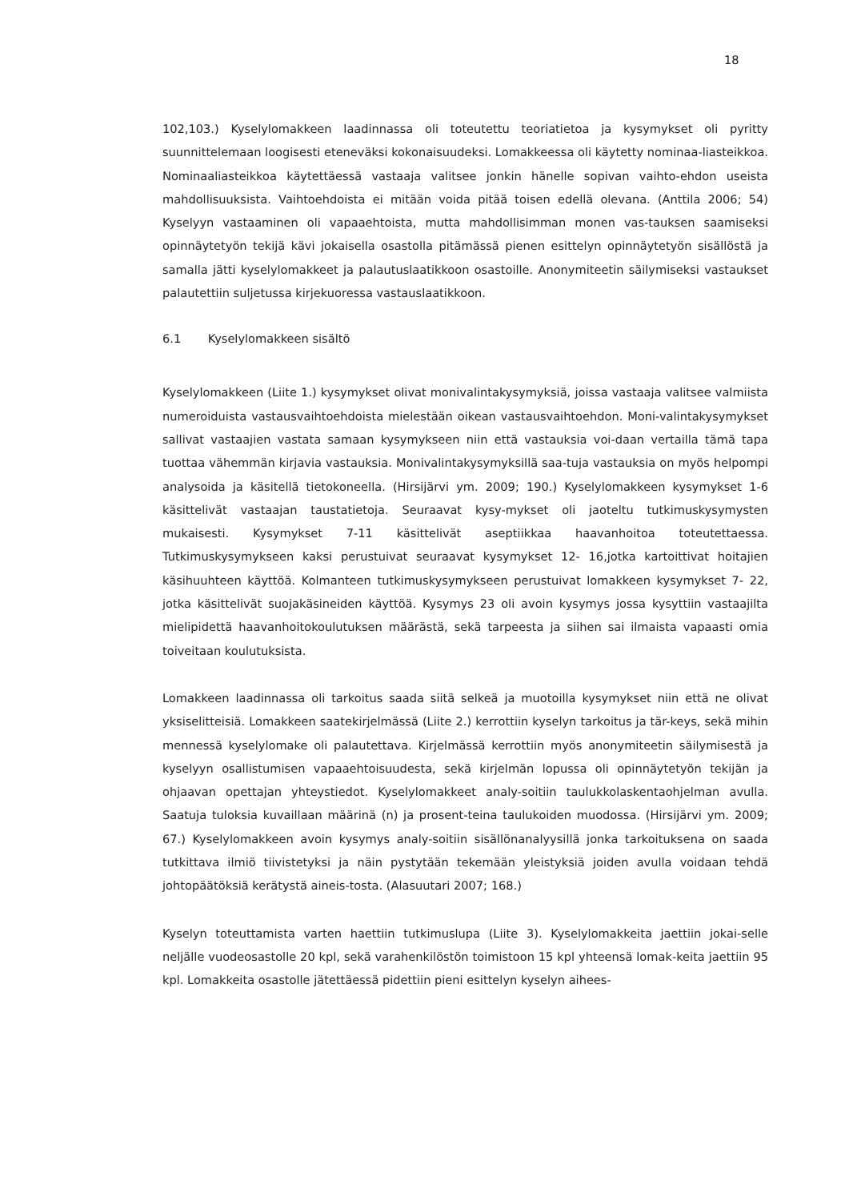18
102,103.) Kyselylomakkeen laadinnassa oli toteutettu teoriatietoa ja kysymykset oli pyritty suunnittelemaan loogisesti eteneväksi kokonaisuudeksi. Lomakkeessa oli käytetty nominaa-liasteikkoa. Nominaaliasteikkoa käytettäessä vastaaja valitsee jonkin hänelle sopivan vaihto-ehdon useista mahdollisuuksista. Vaihtoehdoista ei mitään voida pitää toisen edellä olevana. (Anttila 2006; 54) Kyselyyn vastaaminen oli vapaaehtoista, mutta mahdollisimman monen vas-tauksen saamiseksi opinnäytetyön tekijä kävi jokaisella osastolla pitämässä pienen esittelyn opinnäytetyön sisällöstä ja samalla jätti kyselylomakkeet ja palautuslaatikkoon osastoille. Anonymiteetin säilymiseksi vastaukset palautettiin suljetussa kirjekuoressa vastauslaatikkoon.
6.1 Kyselylomakkeen sisältö
Kyselylomakkeen (Liite 1.) kysymykset olivat monivalintakysymyksiä, joissa vastaaja valitsee valmiista numeroiduista vastausvaihtoehdoista mielestään oikean vastausvaihtoehdon. Moni-valintakysymykset sallivat vastaajien vastata samaan kysymykseen niin että vastauksia voi-daan vertailla tämä tapa tuottaa vähemmän kirjavia vastauksia. Monivalintakysymyksillä saa-tuja vastauksia on myös helpompi analysoida ja käsitellä tietokoneella. (Hirsijärvi ym. 2009; 190.) Kyselylomakkeen kysymykset 1-6 käsittelivät vastaajan taustatietoja. Seuraavat kysy-mykset oli jaoteltu tutkimuskysymysten mukaisesti. Kysymykset 7-11 käsittelivät aseptiikkaa haavanhoitoa toteutettaessa. Tutkimuskysymykseen kaksi perustuivat seuraavat kysymykset 12- 16,jotka kartoittivat hoitajien käsihuuhteen käyttöä. Kolmanteen tutkimuskysymykseen perustuivat lomakkeen kysymykset 7- 22, jotka käsittelivät suojakäsineiden käyttöä. Kysymys 23 oli avoin kysymys jossa kysyttiin vastaajilta mielipidettä haavanhoitokoulutuksen määrästä, sekä tarpeesta ja siihen sai ilmaista vapaasti omia toiveitaan koulutuksista.
Lomakkeen laadinnassa oli tarkoitus saada siitä selkeä ja muotoilla kysymykset niin että ne olivat yksiselitteisiä. Lomakkeen saatekirjelmässä (Liite 2.) kerrottiin kyselyn tarkoitus ja tär-keys, sekä mihin mennessä kyselylomake oli palautettava. Kirjelmässä kerrottiin myös anonymiteetin säilymisestä ja kyselyyn osallistumisen vapaaehtoisuudesta, sekä kirjelmän lopussa oli opinnäytetyön tekijän ja ohjaavan opettajan yhteystiedot. Kyselylomakkeet analy-soitiin taulukkolaskentaohjelman avulla. Saatuja tuloksia kuvaillaan määrinä (n) ja prosent-teina taulukoiden muodossa. (Hirsijärvi ym. 2009; 67.) Kyselylomakkeen avoin kysymys analy-soitiin sisällönanalyysillä jonka tarkoituksena on saada tutkittava ilmiö tiivistetyksi ja näin pystytään tekemään yleistyksiä joiden avulla voidaan tehdä johtopäätöksiä kerätystä aineis-tosta. (Alasuutari 2007; 168.)
Kyselyn toteuttamista varten haettiin tutkimuslupa (Liite 3). Kyselylomakkeita jaettiin jokai-selle neljälle vuodeosastolle 20 kpl, sekä varahenkilöstön toimistoon 15 kpl yhteensä lomak-keita jaettiin 95 kpl. Lomakkeita osastolle jätettäessä pidettiin pieni esittelyn kyselyn aihees-